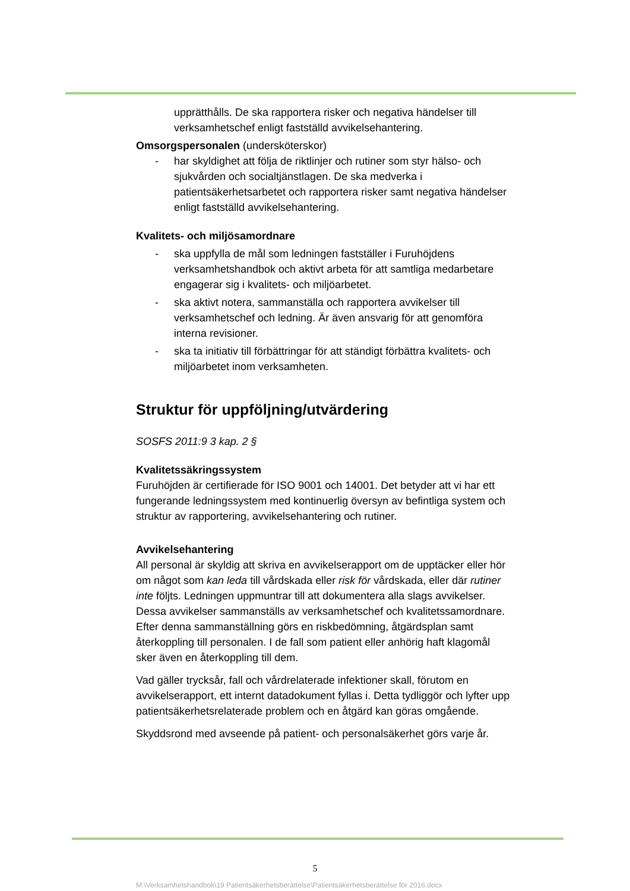upprätthålls. De ska rapportera risker och negativa händelser till verksamhetschef enligt fastställd avvikelsehantering.
Omsorgspersonalen (undersköterskor)
- har skyldighet att följa de riktlinjer och rutiner som styr hälso- och sjukvården och socialtjänstlagen. De ska medverka i patientsäkerhetsarbetet och rapportera risker samt negativa händelser enligt fastställd avvikelsehantering.
Kvalitets- och miljösamordnare
- ska uppfylla de mål som ledningen fastställer i Furuhöjdens verksamhetshandbok och aktivt arbeta för att samtliga medarbetare engagerar sig i kvalitets- och miljöarbetet.
- ska aktivt notera, sammanställa och rapportera avvikelser till verksamhetschef och ledning. Är även ansvarig för att genomföra interna revisioner.
- ska ta initiativ till förbättringar för att ständigt förbättra kvalitets- och miljöarbetet inom verksamheten.
Struktur för uppföljning/utvärdering
SOSFS 2011:9 3 kap. 2 §
Kvalitetssäkringssystem
Furuhöjden är certifierade för ISO 9001 och 14001. Det betyder att vi har ett fungerande ledningssystem med kontinuerlig översyn av befintliga system och struktur av rapportering, avvikelsehantering och rutiner.
Avvikelsehantering
All personal är skyldig att skriva en avvikelserapport om de upptäcker eller hör om något som kan leda till vårdskada eller risk för vårdskada, eller där rutiner inte följts. Ledningen uppmuntrar till att dokumentera alla slags avvikelser. Dessa avvikelser sammanställs av verksamhetschef och kvalitetssamordnare. Efter denna sammanställning görs en riskbedömning, åtgärdsplan samt återkoppling till personalen. I de fall som patient eller anhörig haft klagomål sker även en återkoppling till dem.
Vad gäller trycksår, fall och vårdrelaterade infektioner skall, förutom en avvikelserapport, ett internt datadokument fyllas i. Detta tydliggör och lyfter upp patientsäkerhetsrelaterade problem och en åtgärd kan göras omgående.
Skyddsrond med avseende på patient- och personalsäkerhet görs varje år.
5
M:\Verksamhetshandbok\19 Patientsäkerhetsberättelse\Patientsäkerhetsberättelse för 2016.docx